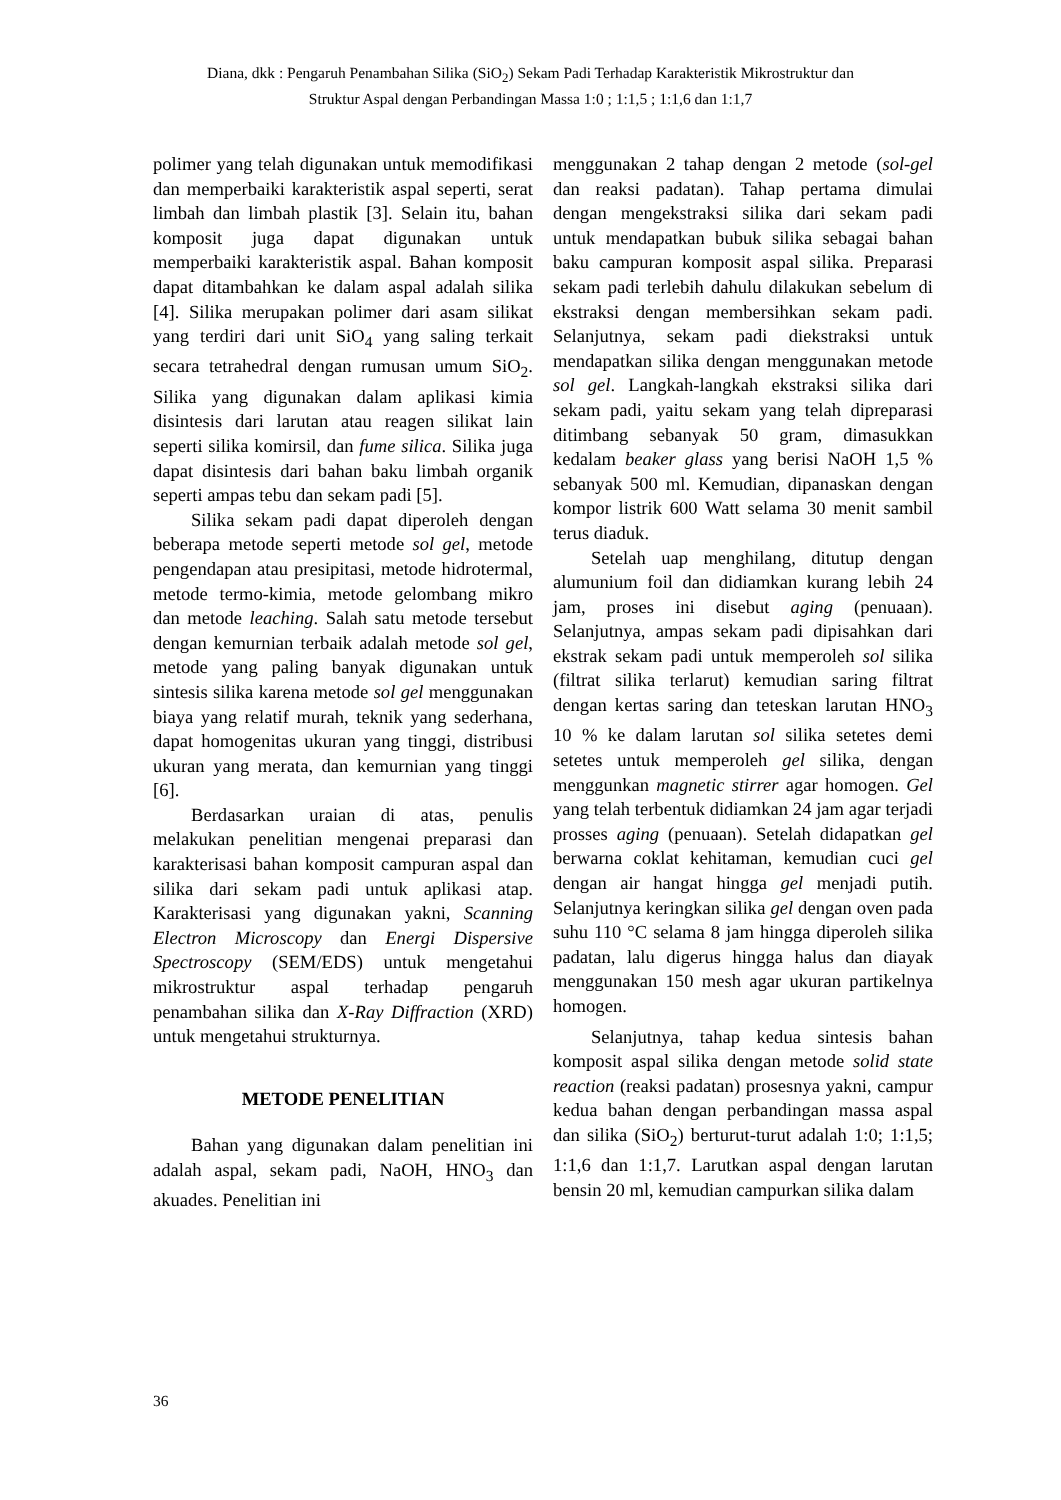Diana, dkk : Pengaruh Penambahan Silika (SiO<sub>2</sub>) Sekam Padi Terhadap Karakteristik Mikrostruktur dan
Struktur Aspal dengan Perbandingan Massa 1:0 ; 1:1,5 ; 1:1,6 dan 1:1,7
polimer yang telah digunakan untuk memodifikasi dan memperbaiki karakteristik aspal seperti, serat limbah dan limbah plastik [3]. Selain itu, bahan komposit juga dapat digunakan untuk memperbaiki karakteristik aspal. Bahan komposit dapat ditambahkan ke dalam aspal adalah silika [4]. Silika merupakan polimer dari asam silikat yang terdiri dari unit SiO<sub>4</sub> yang saling terkait secara tetrahedral dengan rumusan umum SiO<sub>2</sub>. Silika yang digunakan dalam aplikasi kimia disintesis dari larutan atau reagen silikat lain seperti silika komirsil, dan fume silica. Silika juga dapat disintesis dari bahan baku limbah organik seperti ampas tebu dan sekam padi [5].
Silika sekam padi dapat diperoleh dengan beberapa metode seperti metode sol gel, metode pengendapan atau presipitasi, metode hidrotermal, metode termo-kimia, metode gelombang mikro dan metode leaching. Salah satu metode tersebut dengan kemurnian terbaik adalah metode sol gel, metode yang paling banyak digunakan untuk sintesis silika karena metode sol gel menggunakan biaya yang relatif murah, teknik yang sederhana, dapat homogenitas ukuran yang tinggi, distribusi ukuran yang merata, dan kemurnian yang tinggi [6].
Berdasarkan uraian di atas, penulis melakukan penelitian mengenai preparasi dan karakterisasi bahan komposit campuran aspal dan silika dari sekam padi untuk aplikasi atap. Karakterisasi yang digunakan yakni, Scanning Electron Microscopy dan Energi Dispersive Spectroscopy (SEM/EDS) untuk mengetahui mikrostruktur aspal terhadap pengaruh penambahan silika dan X-Ray Diffraction (XRD) untuk mengetahui strukturnya.
METODE PENELITIAN
Bahan yang digunakan dalam penelitian ini adalah aspal, sekam padi, NaOH, HNO<sub>3</sub> dan akuades. Penelitian ini
menggunakan 2 tahap dengan 2 metode (sol-gel dan reaksi padatan). Tahap pertama dimulai dengan mengekstraksi silika dari sekam padi untuk mendapatkan bubuk silika sebagai bahan baku campuran komposit aspal silika. Preparasi sekam padi terlebih dahulu dilakukan sebelum di ekstraksi dengan membersihkan sekam padi. Selanjutnya, sekam padi diekstraksi untuk mendapatkan silika dengan menggunakan metode sol gel. Langkah-langkah ekstraksi silika dari sekam padi, yaitu sekam yang telah dipreparasi ditimbang sebanyak 50 gram, dimasukkan kedalam beaker glass yang berisi NaOH 1,5 % sebanyak 500 ml. Kemudian, dipanaskan dengan kompor listrik 600 Watt selama 30 menit sambil terus diaduk.
Setelah uap menghilang, ditutup dengan alumunium foil dan didiamkan kurang lebih 24 jam, proses ini disebut aging (penuaan). Selanjutnya, ampas sekam padi dipisahkan dari ekstrak sekam padi untuk memperoleh sol silika (filtrat silika terlarut) kemudian saring filtrat dengan kertas saring dan teteskan larutan HNO<sub>3</sub> 10 % ke dalam larutan sol silika setetes demi setetes untuk memperoleh gel silika, dengan menggunkan magnetic stirrer agar homogen. Gel yang telah terbentuk didiamkan 24 jam agar terjadi prosses aging (penuaan). Setelah didapatkan gel berwarna coklat kehitaman, kemudian cuci gel dengan air hangat hingga gel menjadi putih. Selanjutnya keringkan silika gel dengan oven pada suhu 110 °C selama 8 jam hingga diperoleh silika padatan, lalu digerus hingga halus dan diayak menggunakan 150 mesh agar ukuran partikelnya homogen.
Selanjutnya, tahap kedua sintesis bahan komposit aspal silika dengan metode solid state reaction (reaksi padatan) prosesnya yakni, campur kedua bahan dengan perbandingan massa aspal dan silika (SiO<sub>2</sub>) berturut-turut adalah 1:0; 1:1,5; 1:1,6 dan 1:1,7. Larutkan aspal dengan larutan bensin 20 ml, kemudian campurkan silika dalam
36